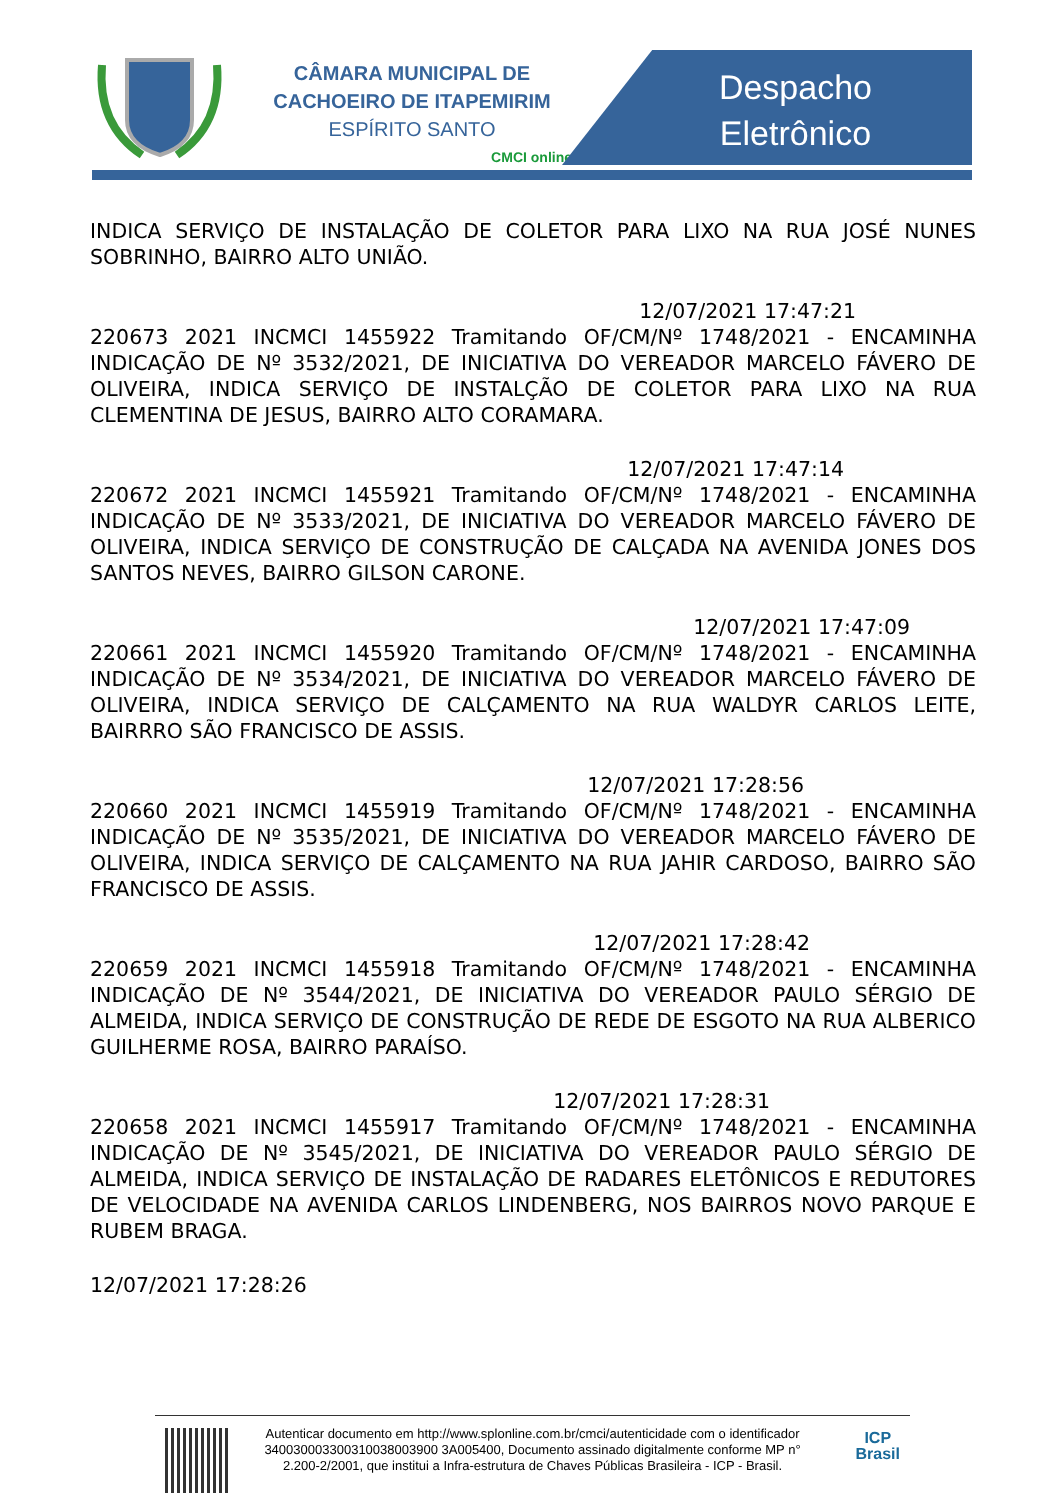CÂMARA MUNICIPAL DE
CACHOEIRO DE ITAPEMIRIM
ESPÍRITO SANTO
CMCI online
Despacho
Eletrônico
INDICA SERVIÇO DE INSTALAÇÃO DE COLETOR PARA LIXO NA RUA JOSÉ NUNES SOBRINHO, BAIRRO ALTO UNIÃO.
12/07/2021 17:47:21
220673 2021 INCMCI 1455922 Tramitando OF/CM/Nº 1748/2021 - ENCAMINHA INDICAÇÃO DE Nº 3532/2021, DE INICIATIVA DO VEREADOR MARCELO FÁVERO DE OLIVEIRA, INDICA SERVIÇO DE INSTALÇÃO DE COLETOR PARA LIXO NA RUA CLEMENTINA DE JESUS, BAIRRO ALTO CORAMARA.
12/07/2021 17:47:14
220672 2021 INCMCI 1455921 Tramitando OF/CM/Nº 1748/2021 - ENCAMINHA INDICAÇÃO DE Nº 3533/2021, DE INICIATIVA DO VEREADOR MARCELO FÁVERO DE OLIVEIRA, INDICA SERVIÇO DE CONSTRUÇÃO DE CALÇADA NA AVENIDA JONES DOS SANTOS NEVES, BAIRRO GILSON CARONE.
12/07/2021 17:47:09
220661 2021 INCMCI 1455920 Tramitando OF/CM/Nº 1748/2021 - ENCAMINHA INDICAÇÃO DE Nº 3534/2021, DE INICIATIVA DO VEREADOR MARCELO FÁVERO DE OLIVEIRA, INDICA SERVIÇO DE CALÇAMENTO NA RUA WALDYR CARLOS LEITE, BAIRRRO SÃO FRANCISCO DE ASSIS.
12/07/2021 17:28:56
220660 2021 INCMCI 1455919 Tramitando OF/CM/Nº 1748/2021 - ENCAMINHA INDICAÇÃO DE Nº 3535/2021, DE INICIATIVA DO VEREADOR MARCELO FÁVERO DE OLIVEIRA, INDICA SERVIÇO DE CALÇAMENTO NA RUA JAHIR CARDOSO, BAIRRO SÃO FRANCISCO DE ASSIS.
12/07/2021 17:28:42
220659 2021 INCMCI 1455918 Tramitando OF/CM/Nº 1748/2021 - ENCAMINHA INDICAÇÃO DE Nº 3544/2021, DE INICIATIVA DO VEREADOR PAULO SÉRGIO DE ALMEIDA, INDICA SERVIÇO DE CONSTRUÇÃO DE REDE DE ESGOTO NA RUA ALBERICO GUILHERME ROSA, BAIRRO PARAÍSO.
12/07/2021 17:28:31
220658 2021 INCMCI 1455917 Tramitando OF/CM/Nº 1748/2021 - ENCAMINHA INDICAÇÃO DE Nº 3545/2021, DE INICIATIVA DO VEREADOR PAULO SÉRGIO DE ALMEIDA, INDICA SERVIÇO DE INSTALAÇÃO DE RADARES ELETÔNICOS E REDUTORES DE VELOCIDADE NA AVENIDA CARLOS LINDENBERG, NOS BAIRROS NOVO PARQUE E RUBEM BRAGA.
12/07/2021 17:28:26
Autenticar documento em http://www.splonline.com.br/cmci/autenticidade com o identificador 340030003300310038003900 3A005400, Documento assinado digitalmente conforme MP n° 2.200-2/2001, que institui a Infra-estrutura de Chaves Públicas Brasileira - ICP - Brasil.
ICP
Brasil